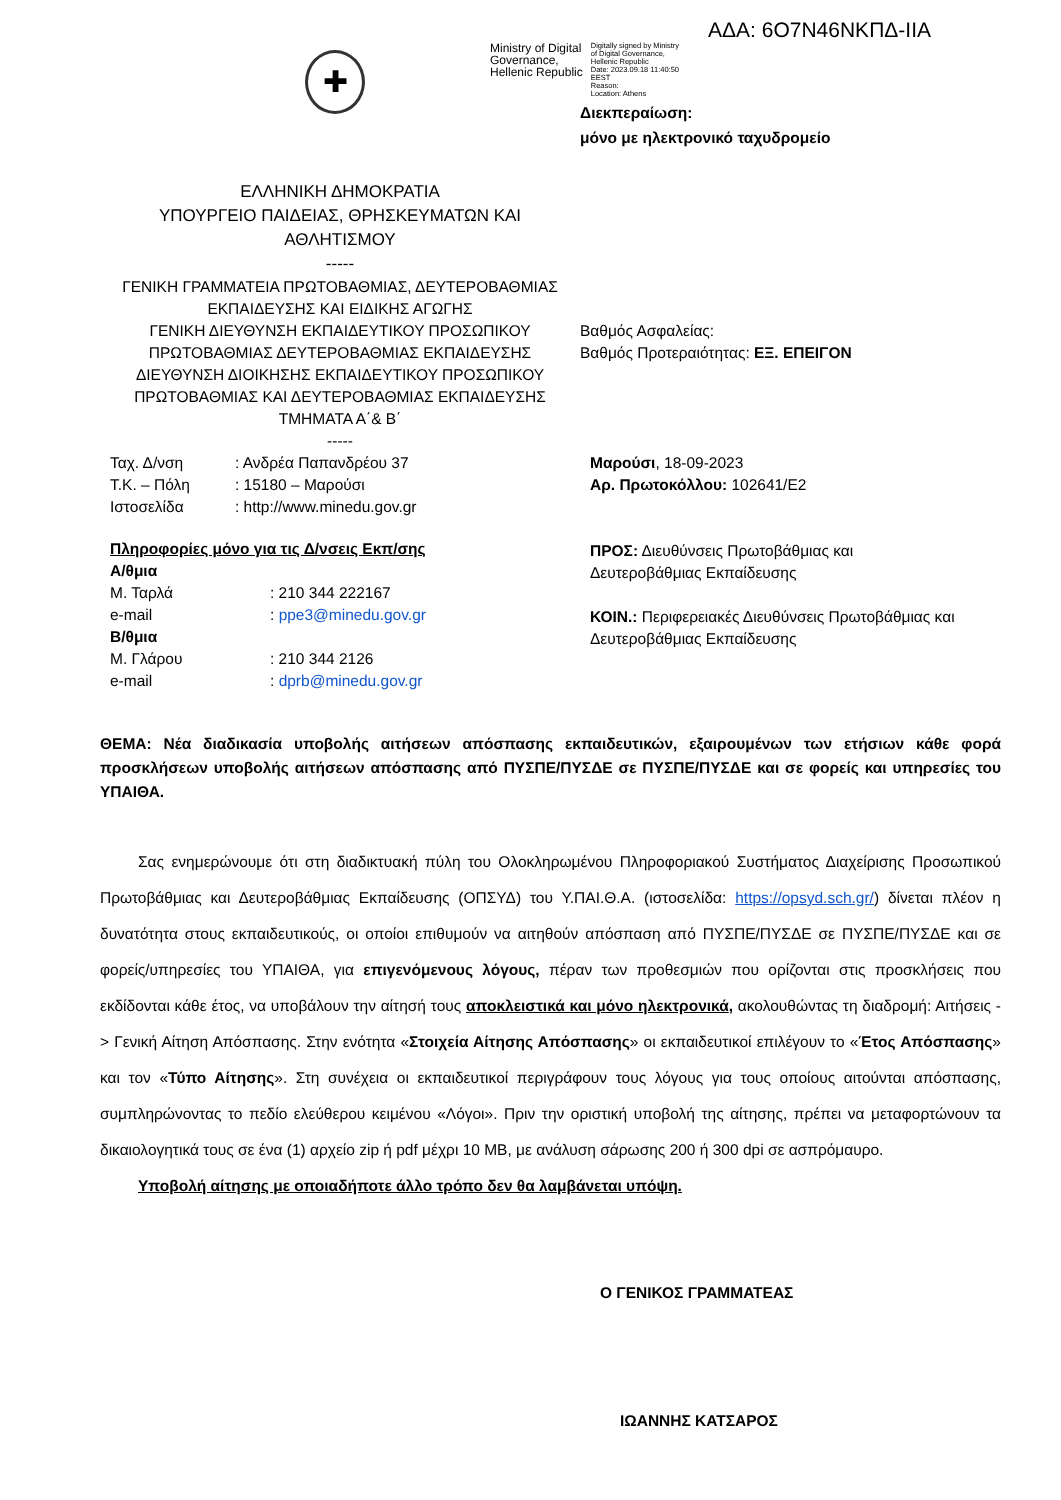ΑΔΑ: 6Ο7Ν46ΝΚΠΔ-ΙΙΑ
✚
Ministry of Digital
Governance,
Hellenic Republic
Digitally signed by Ministry
of Digital Governance,
Hellenic Republic
Date: 2023.09.18 11:40:50
EEST
Reason:
Location: Athens
Διεκπεραίωση:
μόνο με ηλεκτρονικό ταχυδρομείο
ΕΛΛΗΝΙΚΗ ΔΗΜΟΚΡΑΤΙΑ
ΥΠΟΥΡΓΕΙΟ ΠΑΙΔΕΙΑΣ, ΘΡΗΣΚΕΥΜΑΤΩΝ ΚΑΙ
ΑΘΛΗΤΙΣΜΟΥ
-----
ΓΕΝΙΚΗ ΓΡΑΜΜΑΤΕΙΑ ΠΡΩΤΟΒΑΘΜΙΑΣ, ΔΕΥΤΕΡΟΒΑΘΜΙΑΣ ΕΚΠΑΙΔΕΥΣΗΣ ΚΑΙ ΕΙΔΙΚΗΣ ΑΓΩΓΗΣ
ΓΕΝΙΚΗ ΔΙΕΥΘΥΝΣΗ ΕΚΠΑΙΔΕΥΤΙΚΟΥ ΠΡΟΣΩΠΙΚΟΥ ΠΡΩΤΟΒΑΘΜΙΑΣ ΔΕΥΤΕΡΟΒΑΘΜΙΑΣ ΕΚΠΑΙΔΕΥΣΗΣ
ΔΙΕΥΘΥΝΣΗ ΔΙΟΙΚΗΣΗΣ ΕΚΠΑΙΔΕΥΤΙΚΟΥ ΠΡΟΣΩΠΙΚΟΥ ΠΡΩΤΟΒΑΘΜΙΑΣ ΚΑΙ ΔΕΥΤΕΡΟΒΑΘΜΙΑΣ ΕΚΠΑΙΔΕΥΣΗΣ
ΤΜΗΜΑΤΑ Α΄& Β΄
-----
Βαθμός Ασφαλείας:
Βαθμός Προτεραιότητας: ΕΞ. ΕΠΕΙΓΟΝ
| Ταχ. Δ/νση | : Ανδρέα Παπανδρέου 37 |
| Τ.Κ. – Πόλη | : 15180 – Μαρούσι |
| Ιστοσελίδα | : http://www.minedu.gov.gr |
Πληροφορίες μόνο για τις Δ/νσεις Εκπ/σης
Α/θμια
| Μ. Ταρλά | : 210 344 222167 |
| e-mail | : ppe3@minedu.gov.gr |
| Β/θμια | |
| Μ. Γλάρου | : 210 344 2126 |
| e-mail | : dprb@minedu.gov.gr |
Μαρούσι, 18-09-2023
Αρ. Πρωτοκόλλου: 102641/Ε2
ΠΡΟΣ: Διευθύνσεις Πρωτοβάθμιας και
Δευτεροβάθμιας Εκπαίδευσης
ΚΟΙΝ.: Περιφερειακές Διευθύνσεις Πρωτοβάθμιας και Δευτεροβάθμιας Εκπαίδευσης
ΘΕΜΑ: Νέα διαδικασία υποβολής αιτήσεων απόσπασης εκπαιδευτικών, εξαιρουμένων των ετήσιων κάθε φορά προσκλήσεων υποβολής αιτήσεων απόσπασης από ΠΥΣΠΕ/ΠΥΣΔΕ σε ΠΥΣΠΕ/ΠΥΣΔΕ και σε φορείς και υπηρεσίες του ΥΠΑΙΘΑ.
Σας ενημερώνουμε ότι στη διαδικτυακή πύλη του Ολοκληρωμένου Πληροφοριακού Συστήματος Διαχείρισης Προσωπικού Πρωτοβάθμιας και Δευτεροβάθμιας Εκπαίδευσης (ΟΠΣΥΔ) του Υ.ΠΑΙ.Θ.Α. (ιστοσελίδα: https://opsyd.sch.gr/) δίνεται πλέον η δυνατότητα στους εκπαιδευτικούς, οι οποίοι επιθυμούν να αιτηθούν απόσπαση από ΠΥΣΠΕ/ΠΥΣΔΕ σε ΠΥΣΠΕ/ΠΥΣΔΕ και σε φορείς/υπηρεσίες του ΥΠΑΙΘΑ, για επιγενόμενους λόγους, πέραν των προθεσμιών που ορίζονται στις προσκλήσεις που εκδίδονται κάθε έτος, να υποβάλουν την αίτησή τους αποκλειστικά και μόνο ηλεκτρονικά, ακολουθώντας τη διαδρομή: Αιτήσεις -> Γενική Αίτηση Απόσπασης. Στην ενότητα «Στοιχεία Αίτησης Απόσπασης» οι εκπαιδευτικοί επιλέγουν το «Έτος Απόσπασης» και τον «Τύπο Αίτησης». Στη συνέχεια οι εκπαιδευτικοί περιγράφουν τους λόγους για τους οποίους αιτούνται απόσπασης, συμπληρώνοντας το πεδίο ελεύθερου κειμένου «Λόγοι». Πριν την οριστική υποβολή της αίτησης, πρέπει να μεταφορτώνουν τα δικαιολογητικά τους σε ένα (1) αρχείο zip ή pdf μέχρι 10 MB, με ανάλυση σάρωσης 200 ή 300 dpi σε ασπρόμαυρο.
Υποβολή αίτησης με οποιαδήποτε άλλο τρόπο δεν θα λαμβάνεται υπόψη.
Ο ΓΕΝΙΚΟΣ ΓΡΑΜΜΑΤΕΑΣ
ΙΩΑΝΝΗΣ ΚΑΤΣΑΡΟΣ